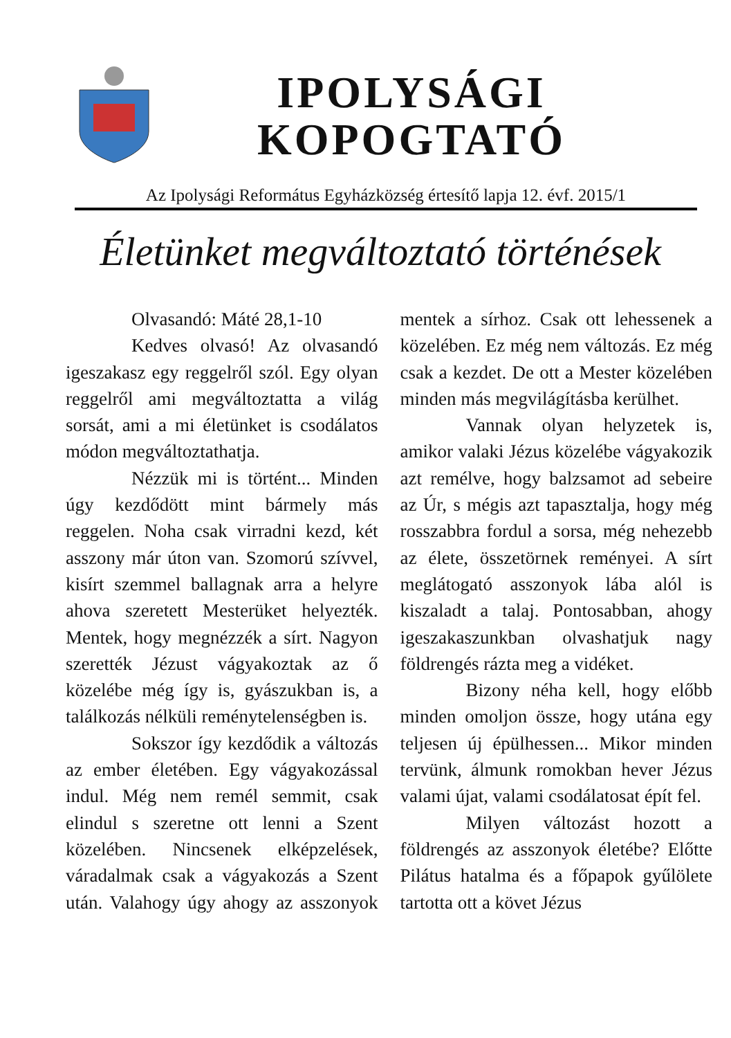IPOLYSÁGI
KOPOGTATÓ
Az Ipolysági Református Egyházközség értesítő lapja 12. évf. 2015/1
Életünket megváltoztató történések
Olvasandó: Máté 28,1-10
Kedves olvasó! Az olvasandó igeszakasz egy reggelről szól. Egy olyan reggelről ami megváltoztatta a világ sorsát, ami a mi életünket is csodálatos módon megváltoztathatja.
Nézzük mi is történt... Minden úgy kezdődött mint bármely más reggelen. Noha csak virradni kezd, két asszony már úton van. Szomorú szívvel, kisírt szemmel ballagnak arra a helyre ahova szeretett Mesterüket helyezték. Mentek, hogy megnézzék a sírt. Nagyon szerették Jézust vágyakoztak az ő közelébe még így is, gyászukban is, a találkozás nélküli reménytelenségben is.
Sokszor így kezdődik a változás az ember életében. Egy vágyakozással indul. Még nem remél semmit, csak elindul s szeretne ott lenni a Szent közelében. Nincsenek elképzelések, váradalmak csak a vágyakozás a Szent után. Valahogy úgy ahogy az asszonyok mentek a sírhoz. Csak ott lehessenek a közelében. Ez még nem változás. Ez még csak a kezdet. De ott a Mester közelében minden más megvilágításba kerülhet.
Vannak olyan helyzetek is, amikor valaki Jézus közelébe vágyakozik azt remélve, hogy balzsamot ad sebeire az Úr, s mégis azt tapasztalja, hogy még rosszabbra fordul a sorsa, még nehezebb az élete, összetörnek reményei. A sírt meglátogató asszonyok lába alól is kiszaladt a talaj. Pontosabban, ahogy igeszakaszunkban olvashatjuk nagy földrengés rázta meg a vidéket.
Bizony néha kell, hogy előbb minden omoljon össze, hogy utána egy teljesen új épülhessen... Mikor minden tervünk, álmunk romokban hever Jézus valami újat, valami csodálatosat épít fel.
Milyen változást hozott a földrengés az asszonyok életébe? Előtte Pilátus hatalma és a főpapok gyűlölete tartotta ott a követ Jézus